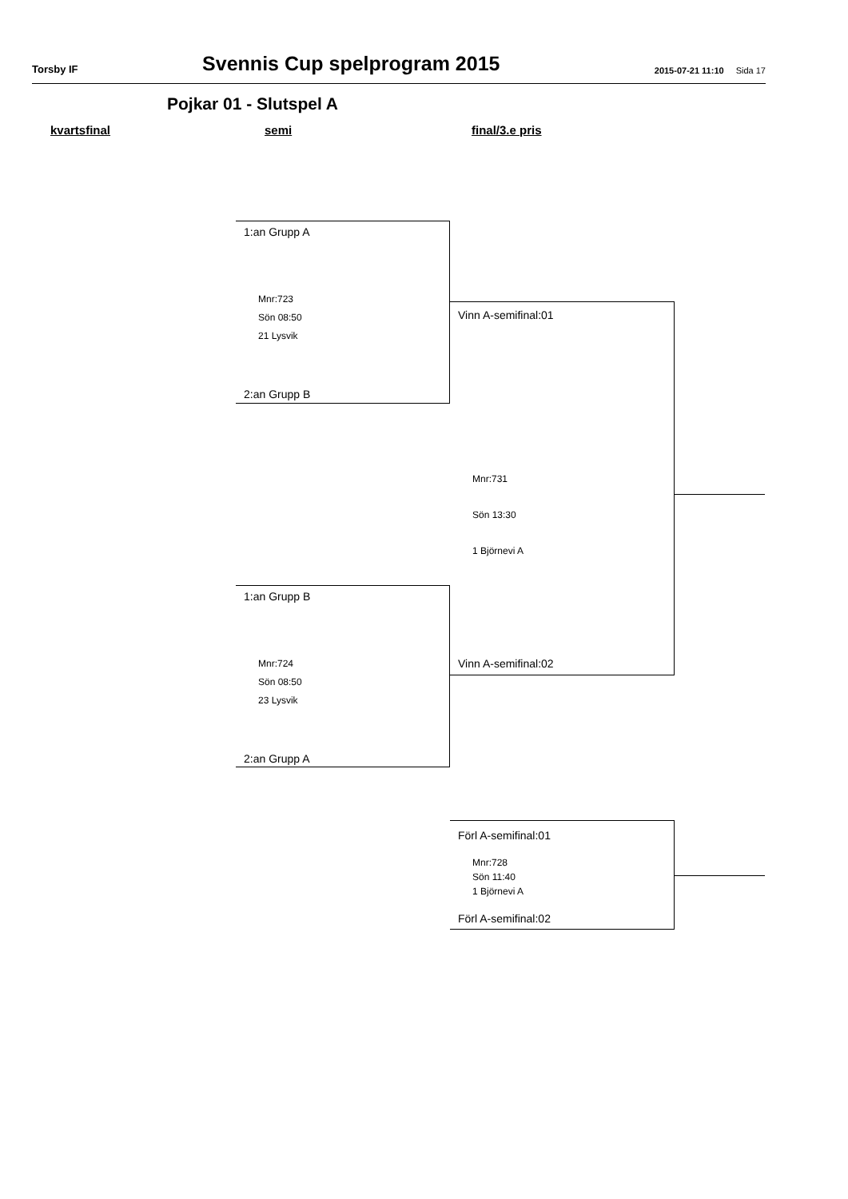Torsby IF
Svennis Cup spelprogram 2015
2015-07-21 11:10 Sida 17
Pojkar 01 - Slutspel A
kvartsfinal semi final/3.e pris
1:an Grupp A
Mnr:723
Sön 08:50
21 Lysvik
2:an Grupp B
1:an Grupp B
Mnr:724
Sön 08:50
23 Lysvik
2:an Grupp A
Vinn A-semifinal:01
Mnr:731
Sön 13:30
1 Björnevi A
Vinn A-semifinal:02
Förl A-semifinal:01
Mnr:728
Sön 11:40
1 Björnevi A
Förl A-semifinal:02